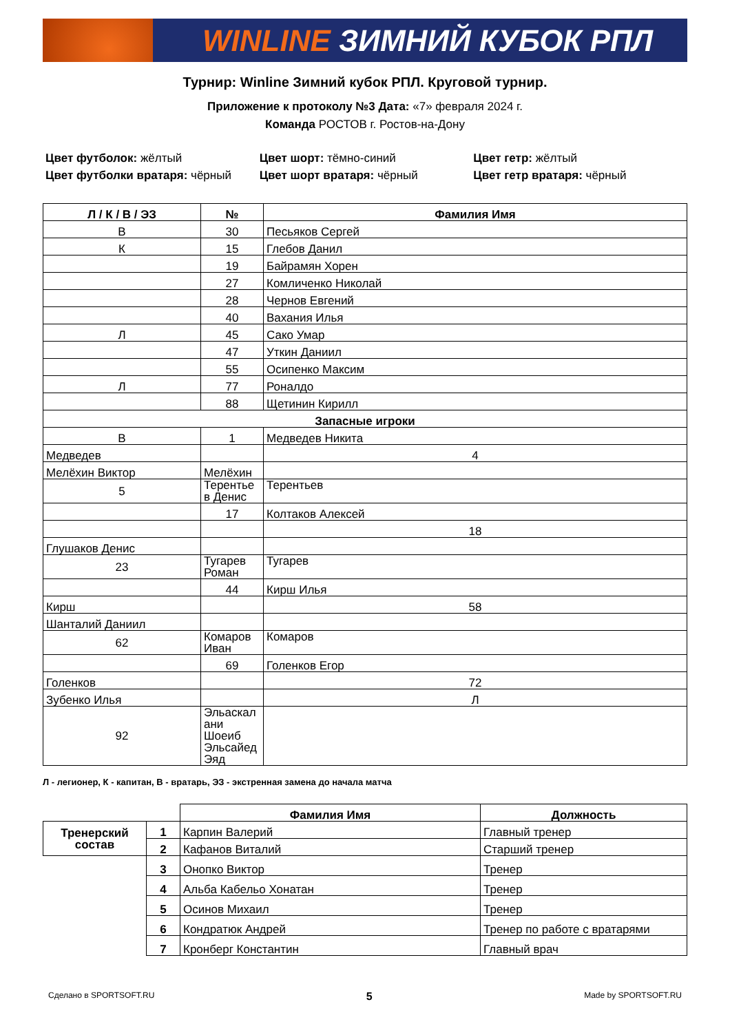WINLINE ЗИМНИЙ КУБОК РПЛ
Турнир: Winline Зимний кубок РПЛ. Круговой турнир.
Приложение к протоколу №3 Дата: «7» февраля 2024 г.
Команда РОСТОВ г. Ростов-на-Дону
Цвет футболок: жёлтый
Цвет футболки вратаря: чёрный
Цвет шорт: тёмно-синий
Цвет шорт вратаря: чёрный
Цвет гетр: жёлтый
Цвет гетр вратаря: чёрный
| Л / К / В / ЭЗ | № | Фамилия Имя |
| --- | --- | --- |
| В | 30 | Песьяков Сергей |
| К | 15 | Глебов Данил |
| | 19 | Байрамян Хорен |
| | 27 | Комличенко Николай |
| | 28 | Чернов Евгений |
| | 40 | Вахания Илья |
| Л | 45 | Сако Умар |
| | 47 | Уткин Даниил |
| | 55 | Осипенко Максим |
| Л | 77 | Роналдо |
| | 88 | Щетинин Кирилл |
| Запасные игроки | | |
| В | 1 | Медведев Никита |
| Медведев | | 4 |
| Мелёхин Виктор | Мелёхин | |
| 5 | Терентье в Денис | Терентьев |
| | 17 | Колтаков Алексей |
| | | 18 |
| Глушаков Денис | | |
| 23 | Тугарев Роман | Тугарев |
| | 44 | Кирш Илья |
| Кирш | | 58 |
| Шанталий Даниил | | |
| 62 | Комаров Иван | Комаров |
| | 69 | Голенков Егор |
| Голенков | | 72 |
| Зубенко Илья | | Л |
| 92 | Эльаскал ани Шоеиб Эльсайед Эяд | |
Л - легионер, К - капитан, В - вратарь, ЭЗ - экстренная замена до начала матча
| | | Фамилия Имя | Должность |
| Тренерский состав | 1 | Карпин Валерий | Главный тренер |
| | 2 | Кафанов Виталий | Старший тренер |
| | 3 | Онопко Виктор | Тренер |
| | 4 | Альба Кабельо Хонатан | Тренер |
| | 5 | Осинов Михаил | Тренер |
| | 6 | Кондратюк Андрей | Тренер по работе с вратарями |
| | 7 | Кронберг Константин | Главный врач |
Сделано в SPORTSOFT.RU 5 Made by SPORTSOFT.RU